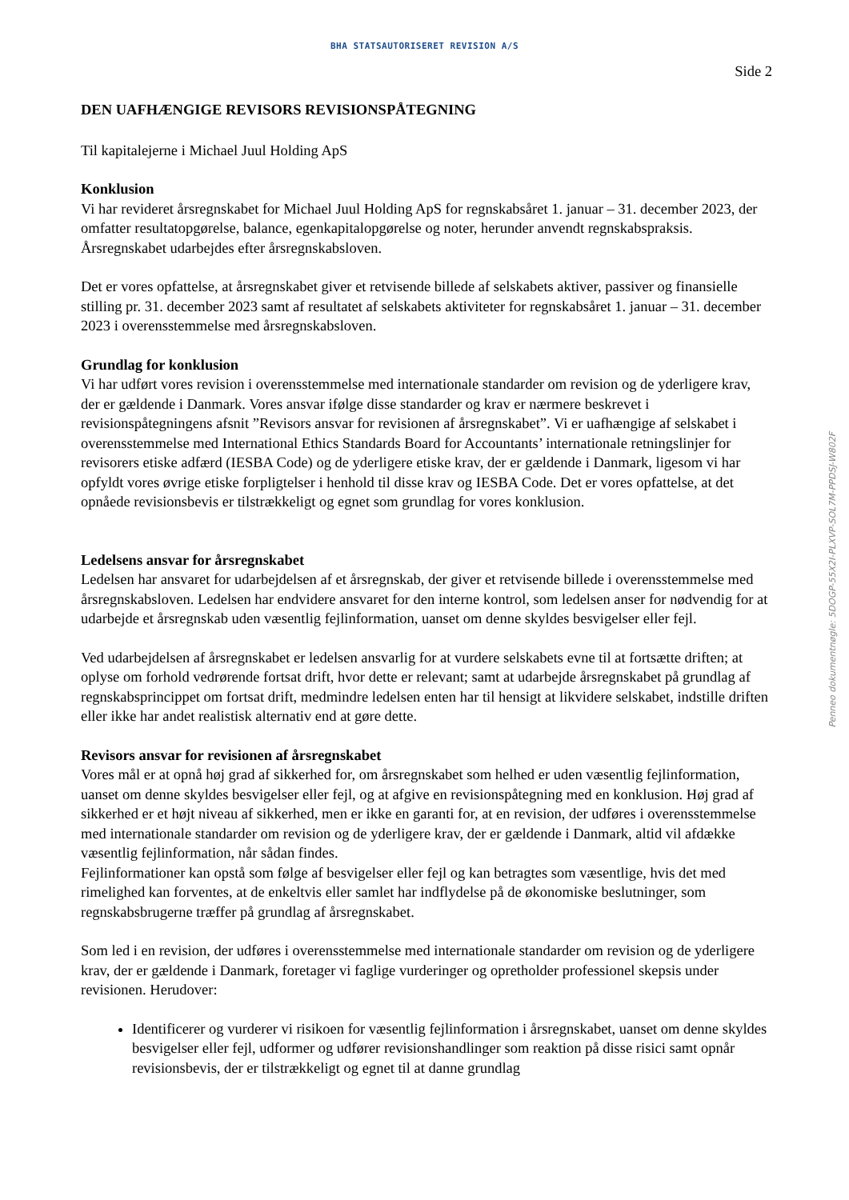BHA STATSAUTORISERET REVISION A/S
Side 2
DEN UAFHÆNGIGE REVISORS REVISIONSPÅTEGNING
Til kapitalejerne i Michael Juul Holding ApS
Konklusion
Vi har revideret årsregnskabet for Michael Juul Holding ApS for regnskabsåret 1. januar – 31. december 2023, der omfatter resultatopgørelse, balance, egenkapitalopgørelse og noter, herunder anvendt regnskabspraksis. Årsregnskabet udarbejdes efter årsregnskabsloven.
Det er vores opfattelse, at årsregnskabet giver et retvisende billede af selskabets aktiver, passiver og finansielle stilling pr. 31. december 2023 samt af resultatet af selskabets aktiviteter for regnskabsåret 1. januar – 31. december 2023 i overensstemmelse med årsregnskabsloven.
Grundlag for konklusion
Vi har udført vores revision i overensstemmelse med internationale standarder om revision og de yderligere krav, der er gældende i Danmark. Vores ansvar ifølge disse standarder og krav er nærmere beskrevet i revisionspåtegningens afsnit ”Revisors ansvar for revisionen af årsregnskabet”. Vi er uafhængige af selskabet i overensstemmelse med International Ethics Standards Board for Accountants’ internationale retningslinjer for revisorers etiske adfærd (IESBA Code) og de yderligere etiske krav, der er gældende i Danmark, ligesom vi har opfyldt vores øvrige etiske forpligtelser i henhold til disse krav og IESBA Code. Det er vores opfattelse, at det opnåede revisionsbevis er tilstrækkeligt og egnet som grundlag for vores konklusion.
Ledelsens ansvar for årsregnskabet
Ledelsen har ansvaret for udarbejdelsen af et årsregnskab, der giver et retvisende billede i overensstemmelse med årsregnskabsloven. Ledelsen har endvidere ansvaret for den interne kontrol, som ledelsen anser for nødvendig for at udarbejde et årsregnskab uden væsentlig fejlinformation, uanset om denne skyldes besvigelser eller fejl.
Ved udarbejdelsen af årsregnskabet er ledelsen ansvarlig for at vurdere selskabets evne til at fortsætte driften; at oplyse om forhold vedrørende fortsat drift, hvor dette er relevant; samt at udarbejde årsregnskabet på grundlag af regnskabsprincippet om fortsat drift, medmindre ledelsen enten har til hensigt at likvidere selskabet, indstille driften eller ikke har andet realistisk alternativ end at gøre dette.
Revisors ansvar for revisionen af årsregnskabet
Vores mål er at opnå høj grad af sikkerhed for, om årsregnskabet som helhed er uden væsentlig fejlinformation, uanset om denne skyldes besvigelser eller fejl, og at afgive en revisionspåtegning med en konklusion. Høj grad af sikkerhed er et højt niveau af sikkerhed, men er ikke en garanti for, at en revision, der udføres i overensstemmelse med internationale standarder om revision og de yderligere krav, der er gældende i Danmark, altid vil afdække væsentlig fejlinformation, når sådan findes.
Fejlinformationer kan opstå som følge af besvigelser eller fejl og kan betragtes som væsentlige, hvis det med rimelighed kan forventes, at de enkeltvis eller samlet har indflydelse på de økonomiske beslutninger, som regnskabsbrugerne træffer på grundlag af årsregnskabet.
Som led i en revision, der udføres i overensstemmelse med internationale standarder om revision og de yderligere krav, der er gældende i Danmark, foretager vi faglige vurderinger og opretholder professionel skepsis under revisionen. Herudover:
Identificerer og vurderer vi risikoen for væsentlig fejlinformation i årsregnskabet, uanset om denne skyldes besvigelser eller fejl, udformer og udfører revisionshandlinger som reaktion på disse risici samt opnår revisionsbevis, der er tilstrækkeligt og egnet til at danne grundlag
Penneo dokumentnøgle: 5DOGP-55X2I-PLXVP-SOL7M-PPDSJ-W802F